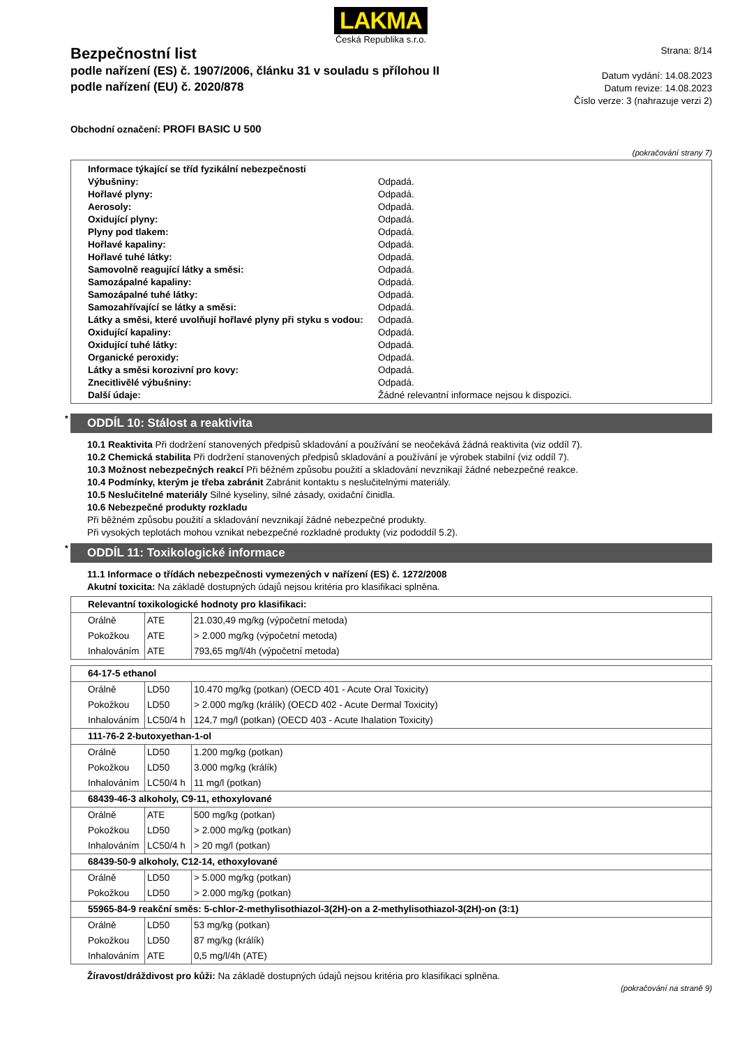LAKMA
Česká Republika s.r.o.
Bezpečnostní list
podle nařízení (ES) č. 1907/2006, článku 31 v souladu s přílohou II
podle nařízení (EU) č. 2020/878
Strana: 8/14
Datum vydání: 14.08.2023
Datum revize: 14.08.2023
Číslo verze: 3 (nahrazuje verzi 2)
Obchodní označení: PROFI BASIC U 500
(pokračování strany 7)
| Informace týkající se tříd fyzikální nebezpečnosti | |
| Výbušniny: | Odpadá. |
| Hořlavé plyny: | Odpadá. |
| Aerosoly: | Odpadá. |
| Oxidující plyny: | Odpadá. |
| Plyny pod tlakem: | Odpadá. |
| Hořlavé kapaliny: | Odpadá. |
| Hořlavé tuhé látky: | Odpadá. |
| Samovolně reagující látky a směsi: | Odpadá. |
| Samozápalné kapaliny: | Odpadá. |
| Samozápalné tuhé látky: | Odpadá. |
| Samozahřívající se látky a směsi: | Odpadá. |
| Látky a směsi, které uvolňují hořlavé plyny při styku s vodou: | Odpadá. |
| Oxidující kapaliny: | Odpadá. |
| Oxidující tuhé látky: | Odpadá. |
| Organické peroxidy: | Odpadá. |
| Látky a směsi korozivní pro kovy: | Odpadá. |
| Znecitlivělé výbušniny: | Odpadá. |
| Další údaje: | Žádné relevantní informace nejsou k dispozici. |
* ODDÍL 10: Stálost a reaktivita
10.1 Reaktivita Při dodržení stanovených předpisů skladování a používání se neočekává žádná reaktivita (viz oddíl 7).
10.2 Chemická stabilita Při dodržení stanovených předpisů skladování a používání je výrobek stabilní (viz oddíl 7).
10.3 Možnost nebezpečných reakcí Při běžném způsobu použití a skladování nevznikají žádné nebezpečné reakce.
10.4 Podmínky, kterým je třeba zabránit Zabránit kontaktu s neslučitelnými materiály.
10.5 Neslučitelné materiály Silné kyseliny, silné zásady, oxidační činidla.
10.6 Nebezpečné produkty rozkladu
Při běžném způsobu použití a skladování nevznikají žádné nebezpečné produkty.
Při vysokých teplotách mohou vznikat nebezpečné rozkladné produkty (viz pododdíl 5.2).
* ODDÍL 11: Toxikologické informace
11.1 Informace o třídách nebezpečnosti vymezených v nařízení (ES) č. 1272/2008
Akutní toxicita: Na základě dostupných údajů nejsou kritéria pro klasifikaci splněna.
| Relevantní toxikologické hodnoty pro klasifikaci: | | |
| --- | --- | --- |
| Orálně | ATE | 21.030,49 mg/kg (výpočetní metoda) |
| Pokožkou | ATE | > 2.000 mg/kg (výpočetní metoda) |
| Inhalováním | ATE | 793,65 mg/l/4h (výpočetní metoda) |
| 64-17-5 ethanol | | |
| --- | --- | --- |
| Orálně | LD50 | 10.470 mg/kg (potkan) (OECD 401 - Acute Oral Toxicity) |
| Pokožkou | LD50 | > 2.000 mg/kg (králík) (OECD 402 - Acute Dermal Toxicity) |
| Inhalováním | LC50/4 h | 124,7 mg/l (potkan) (OECD 403 - Acute Ihalation Toxicity) |
| 111-76-2 2-butoxyethan-1-ol | | |
| Orálně | LD50 | 1.200 mg/kg (potkan) |
| Pokožkou | LD50 | 3.000 mg/kg (králík) |
| Inhalováním | LC50/4 h | 11 mg/l (potkan) |
| 68439-46-3 alkoholy, C9-11, ethoxylované | | |
| Orálně | ATE | 500 mg/kg (potkan) |
| Pokožkou | LD50 | > 2.000 mg/kg (potkan) |
| Inhalováním | LC50/4 h | > 20 mg/l (potkan) |
| 68439-50-9 alkoholy, C12-14, ethoxylované | | |
| Orálně | LD50 | > 5.000 mg/kg (potkan) |
| Pokožkou | LD50 | > 2.000 mg/kg (potkan) |
| 55965-84-9 reakční směs: 5-chlor-2-methylisothiazol-3(2H)-on a 2-methylisothiazol-3(2H)-on (3:1) | | |
| Orálně | LD50 | 53 mg/kg (potkan) |
| Pokožkou | LD50 | 87 mg/kg (králík) |
| Inhalováním | ATE | 0,5 mg/l/4h (ATE) |
Žíravost/dráždivost pro kůži: Na základě dostupných údajů nejsou kritéria pro klasifikaci splněna.
(pokračování na straně 9)